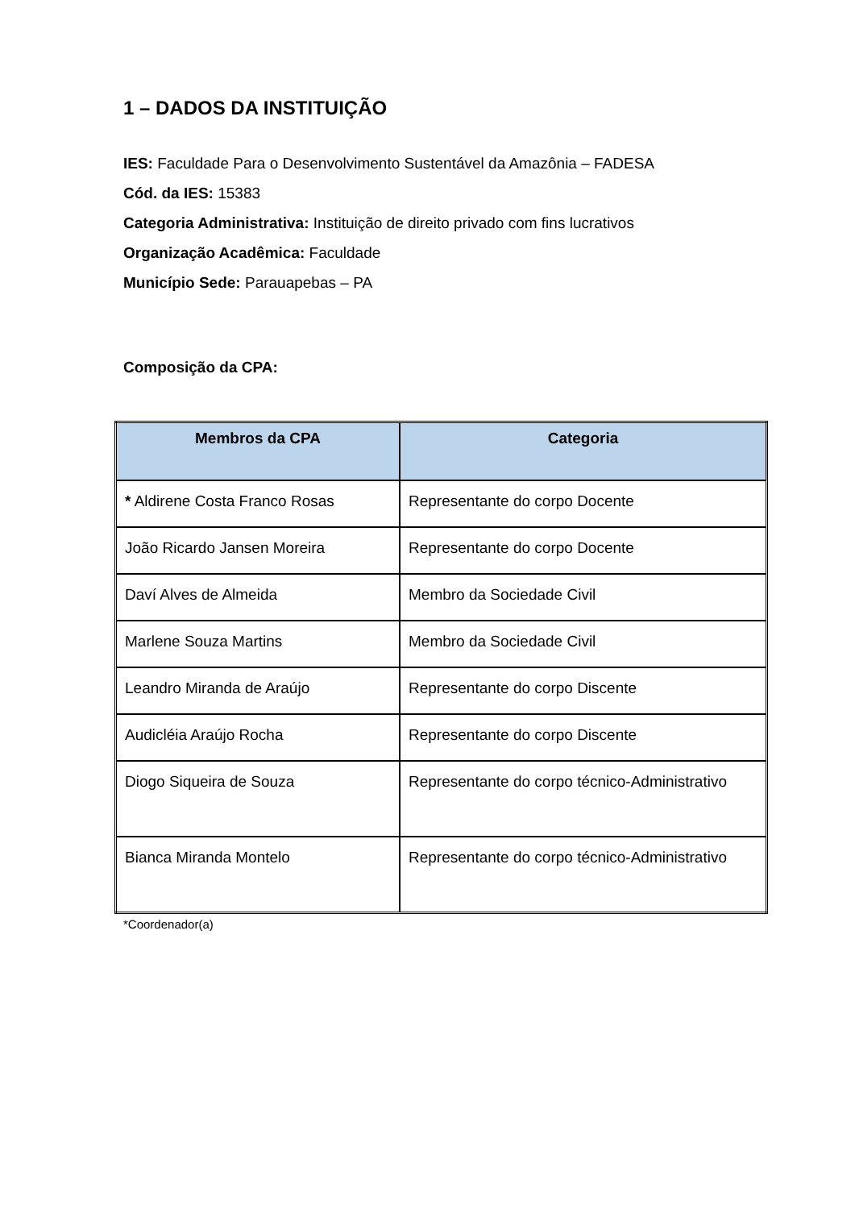1 – DADOS DA INSTITUIÇÃO
IES: Faculdade Para o Desenvolvimento Sustentável da Amazônia – FADESA
Cód. da IES: 15383
Categoria Administrativa: Instituição de direito privado com fins lucrativos
Organização Acadêmica: Faculdade
Município Sede: Parauapebas – PA
Composição da CPA:
| Membros da CPA | Categoria |
| --- | --- |
| * Aldirene Costa Franco Rosas | Representante do corpo Docente |
| João Ricardo Jansen Moreira | Representante do corpo Docente |
| Daví Alves de Almeida | Membro da Sociedade Civil |
| Marlene Souza Martins | Membro da Sociedade Civil |
| Leandro Miranda de Araújo | Representante do corpo Discente |
| Audicléia Araújo Rocha | Representante do corpo Discente |
| Diogo Siqueira de Souza | Representante do corpo técnico-Administrativo |
| Bianca Miranda Montelo | Representante do corpo técnico-Administrativo |
*Coordenador(a)